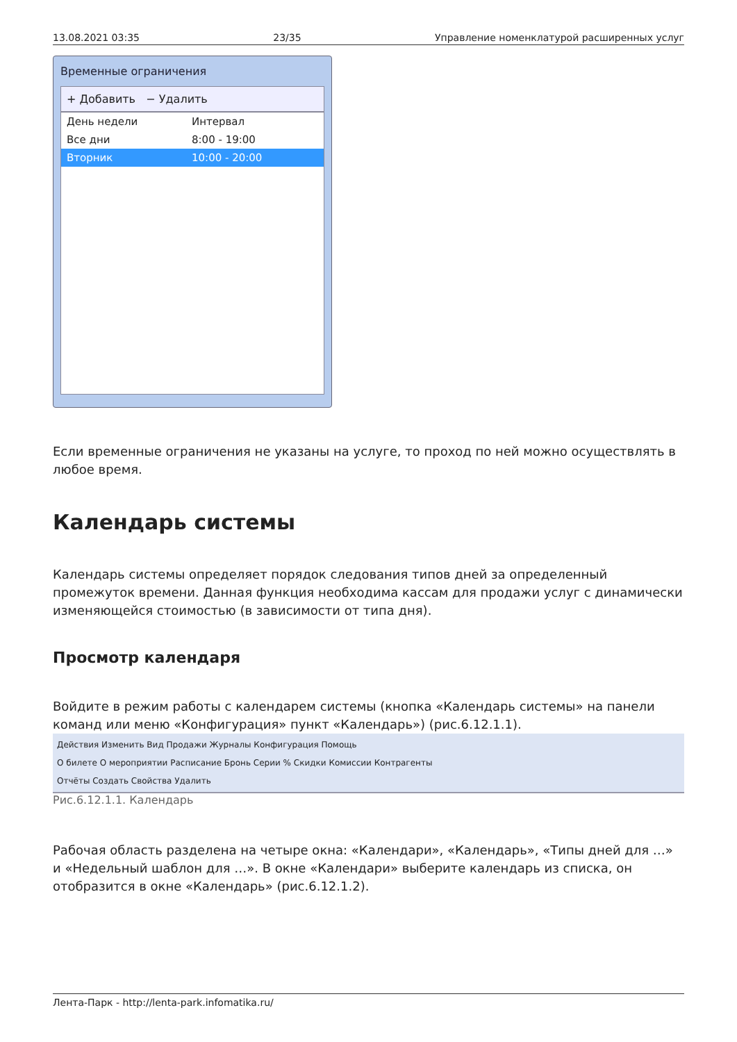13.08.2021 03:35 23/35 Управление номенклатурой расширенных услуг
Временные ограничения
+ Добавить − Удалить
День недели Интервал
Все дни 8:00 - 19:00
Вторник 10:00 - 20:00
Если временные ограничения не указаны на услуге, то проход по ней можно осуществлять в любое время.
Календарь системы
Календарь системы определяет порядок следования типов дней за определенный промежуток времени. Данная функция необходима кассам для продажи услуг с динамически изменяющейся стоимостью (в зависимости от типа дня).
Просмотр календаря
Войдите в режим работы с календарем системы (кнопка «Календарь системы» на панели команд или меню «Конфигурация» пункт «Календарь») (рис.6.12.1.1).
Действия Изменить Вид Продажи Журналы Конфигурация Помощь
О билете О мероприятии Расписание Бронь Серии % Скидки Комиссии Контрагенты
Отчёты Создать Свойства Удалить
Рис.6.12.1.1. Календарь
Рабочая область разделена на четыре окна: «Календари», «Календарь», «Типы дней для …» и «Недельный шаблон для …». В окне «Календари» выберите календарь из списка, он отобразится в окне «Календарь» (рис.6.12.1.2).
Лента-Парк - http://lenta-park.infomatika.ru/